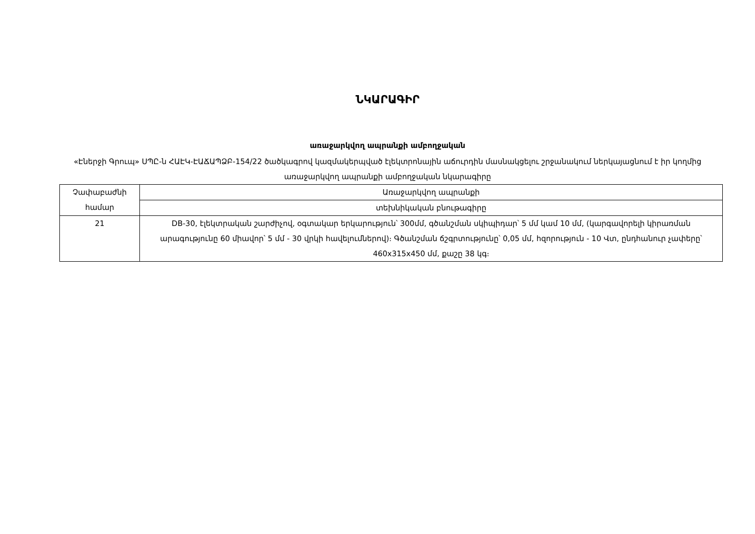ՆԿԱՐԱԳԻՐ
առաջարկվող ապրանքի ամբողջական
«Էներջի Գրուպ» ՍՊԸ-ն ՀԱԷԿ-ԷԱՃԱՊՁԲ-154/22 ծածկագրով կազմակերպված էլեկտրոնային աճուրդին մասնակցելու շրջանակում ներկայացնում է իր կողմից առաջարկվող ապրանքի ամբողջական նկարագիրը
| Չափաբաժնի համար | Առաջարկվող ապրանքի |
| | տեխնիկական բնութագիրը |
| 21 | DB-30, էլեկտրական շարժիչով, օգտակար երկարություն՝ 300մմ, գծանշման սկիպիդար՝ 5 մմ կամ 10 մմ, (կարգավորելի կիրառման արագությունը 60 միավոր՝ 5 մմ - 30 վրկի հավելումներով)։ Գծանշման ճշգրտությունը՝ 0,05 մմ, հզորություն - 10 Վտ, ընդհանուր չափերը՝ 460x315x450 մմ, քաշը 38 կգ։ |